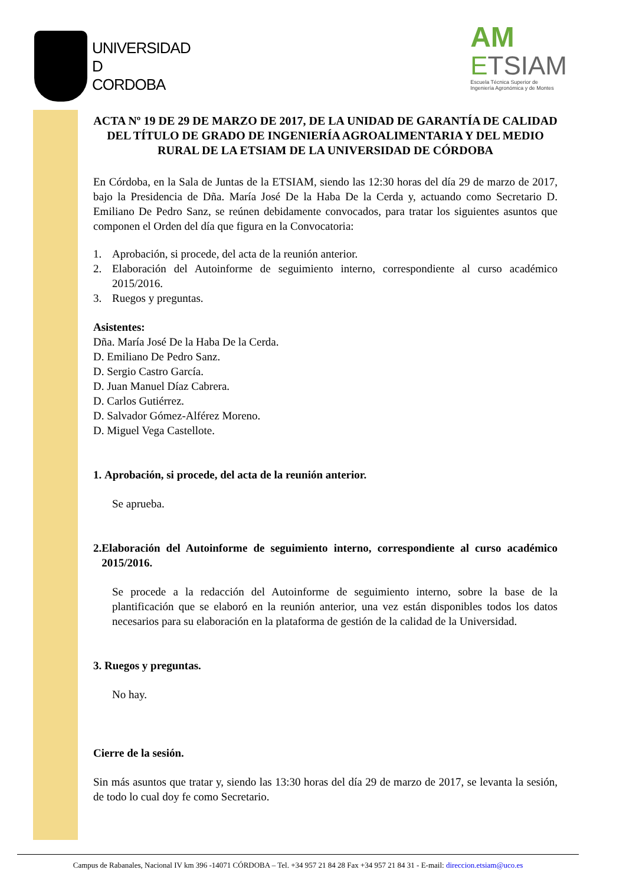UNIVERSIDAD
D
CORDOBA
AM
ETSIAM
Escuela Técnica Superior de
Ingeniería Agronómica y de Montes
ACTA Nº 19 DE 29 DE MARZO DE 2017, DE LA UNIDAD DE GARANTÍA DE CALIDAD DEL TÍTULO DE GRADO DE INGENIERÍA AGROALIMENTARIA Y DEL MEDIO RURAL DE LA ETSIAM DE LA UNIVERSIDAD DE CÓRDOBA
En Córdoba, en la Sala de Juntas de la ETSIAM, siendo las 12:30 horas del día 29 de marzo de 2017, bajo la Presidencia de Dña. María José De la Haba De la Cerda y, actuando como Secretario D. Emiliano De Pedro Sanz, se reúnen debidamente convocados, para tratar los siguientes asuntos que componen el Orden del día que figura en la Convocatoria:
1. Aprobación, si procede, del acta de la reunión anterior.
2. Elaboración del Autoinforme de seguimiento interno, correspondiente al curso académico 2015/2016.
3. Ruegos y preguntas.
Asistentes:
Dña. María José De la Haba De la Cerda.
D. Emiliano De Pedro Sanz.
D. Sergio Castro García.
D. Juan Manuel Díaz Cabrera.
D. Carlos Gutiérrez.
D. Salvador Gómez-Alférez Moreno.
D. Miguel Vega Castellote.
1. Aprobación, si procede, del acta de la reunión anterior.
Se aprueba.
2. Elaboración del Autoinforme de seguimiento interno, correspondiente al curso académico 2015/2016.
Se procede a la redacción del Autoinforme de seguimiento interno, sobre la base de la plantificación que se elaboró en la reunión anterior, una vez están disponibles todos los datos necesarios para su elaboración en la plataforma de gestión de la calidad de la Universidad.
3. Ruegos y preguntas.
No hay.
Cierre de la sesión.
Sin más asuntos que tratar y, siendo las 13:30 horas del día 29 de marzo de 2017, se levanta la sesión, de todo lo cual doy fe como Secretario.
Campus de Rabanales, Nacional IV km 396 -14071 CÓRDOBA – Tel. +34 957 21 84 28 Fax +34 957 21 84 31 - E-mail: direccion.etsiam@uco.es